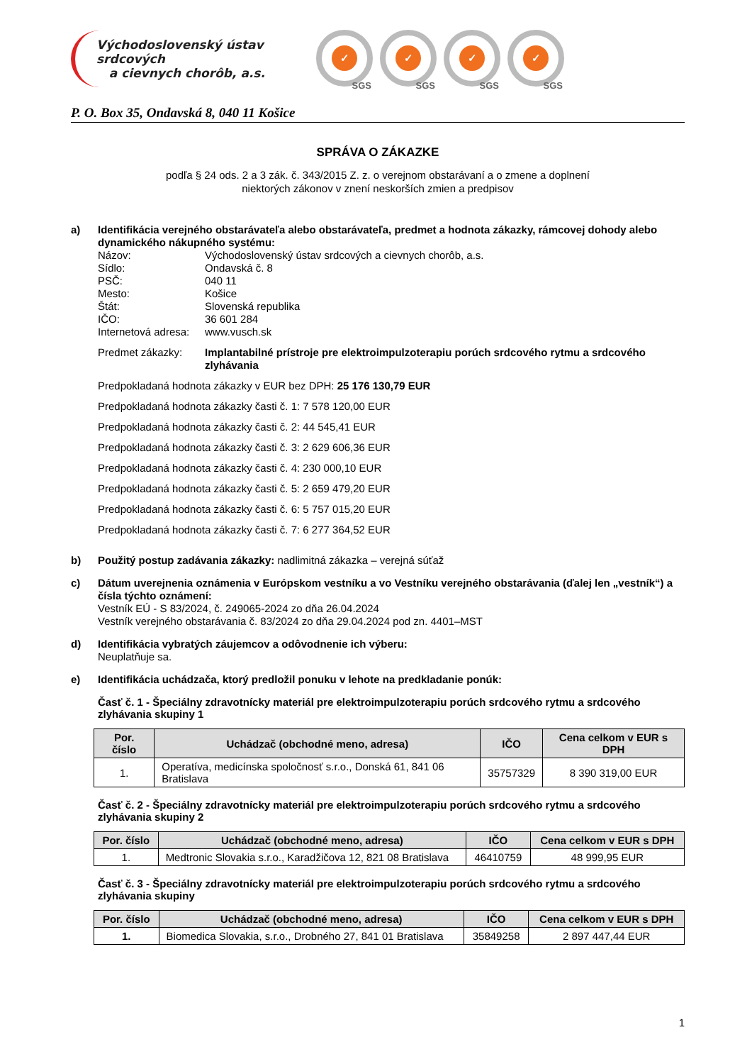Východoslovenský ústav srdcových
a cievnych chorôb, a.s.
✓ SGS
✓ SGS
✓ SGS
✓ SGS
P. O. Box 35, Ondavská 8, 040 11 Košice
SPRÁVA O ZÁKAZKE
podľa § 24 ods. 2 a 3 zák. č. 343/2015 Z. z. o verejnom obstarávaní a o zmene a doplnení
niektorých zákonov v znení neskorších zmien a predpisov
a)
Identifikácia verejného obstarávateľa alebo obstarávateľa, predmet a hodnota zákazky, rámcovej dohody alebo dynamického nákupného systému:
Názov: Východoslovenský ústav srdcových a cievnych chorôb, a.s.
Sídlo: Ondavská č. 8
PSČ: 040 11
Mesto: Košice
Štát: Slovenská republika
IČO: 36 601 284
Internetová adresa:
www.vusch.sk
Predmet zákazky: Implantabilné prístroje pre elektroimpulzoterapiu porúch srdcového rytmu a srdcového zlyhávania
Predpokladaná hodnota zákazky v EUR bez DPH: 25 176 130,79 EUR
Predpokladaná hodnota zákazky časti č. 1: 7 578 120,00 EUR
Predpokladaná hodnota zákazky časti č. 2: 44 545,41 EUR
Predpokladaná hodnota zákazky časti č. 3: 2 629 606,36 EUR
Predpokladaná hodnota zákazky časti č. 4: 230 000,10 EUR
Predpokladaná hodnota zákazky časti č. 5: 2 659 479,20 EUR
Predpokladaná hodnota zákazky časti č. 6: 5 757 015,20 EUR
Predpokladaná hodnota zákazky časti č. 7: 6 277 364,52 EUR
b)
Použitý postup zadávania zákazky: nadlimitná zákazka – verejná súťaž
c)
Dátum uverejnenia oznámenia v Európskom vestníku a vo Vestníku verejného obstarávania (ďalej len „vestník“) a čísla týchto oznámení:
Vestník EÚ - S 83/2024, č. 249065-2024 zo dňa 26.04.2024
Vestník verejného obstarávania č. 83/2024 zo dňa 29.04.2024 pod zn. 4401–MST
d)
Identifikácia vybratých záujemcov a odôvodnenie ich výberu:
Neuplatňuje sa.
e)
Identifikácia uchádzača, ktorý predložil ponuku v lehote na predkladanie ponúk:
Časť č. 1 - Špeciálny zdravotnícky materiál pre elektroimpulzoterapiu porúch srdcového rytmu a srdcového zlyhávania skupiny 1
| Por. číslo | Uchádzač (obchodné meno, adresa) | IČO | Cena celkom v EUR s DPH |
| --- | --- | --- | --- |
| 1. | Operatíva, medicínska spoločnosť s.r.o., Donská 61, 841 06 Bratislava | 35757329 | 8 390 319,00 EUR |
Časť č. 2 - Špeciálny zdravotnícky materiál pre elektroimpulzoterapiu porúch srdcového rytmu a srdcového zlyhávania skupiny 2
| Por. číslo | Uchádzač (obchodné meno, adresa) | IČO | Cena celkom v EUR s DPH |
| --- | --- | --- | --- |
| 1. | Medtronic Slovakia s.r.o., Karadžičova 12, 821 08 Bratislava | 46410759 | 48 999,95 EUR |
Časť č. 3 - Špeciálny zdravotnícky materiál pre elektroimpulzoterapiu porúch srdcového rytmu a srdcového zlyhávania skupiny
| Por. číslo | Uchádzač (obchodné meno, adresa) | IČO | Cena celkom v EUR s DPH |
| --- | --- | --- | --- |
| 1. | Biomedica Slovakia, s.r.o., Drobného 27, 841 01 Bratislava | 35849258 | 2 897 447,44 EUR |
1